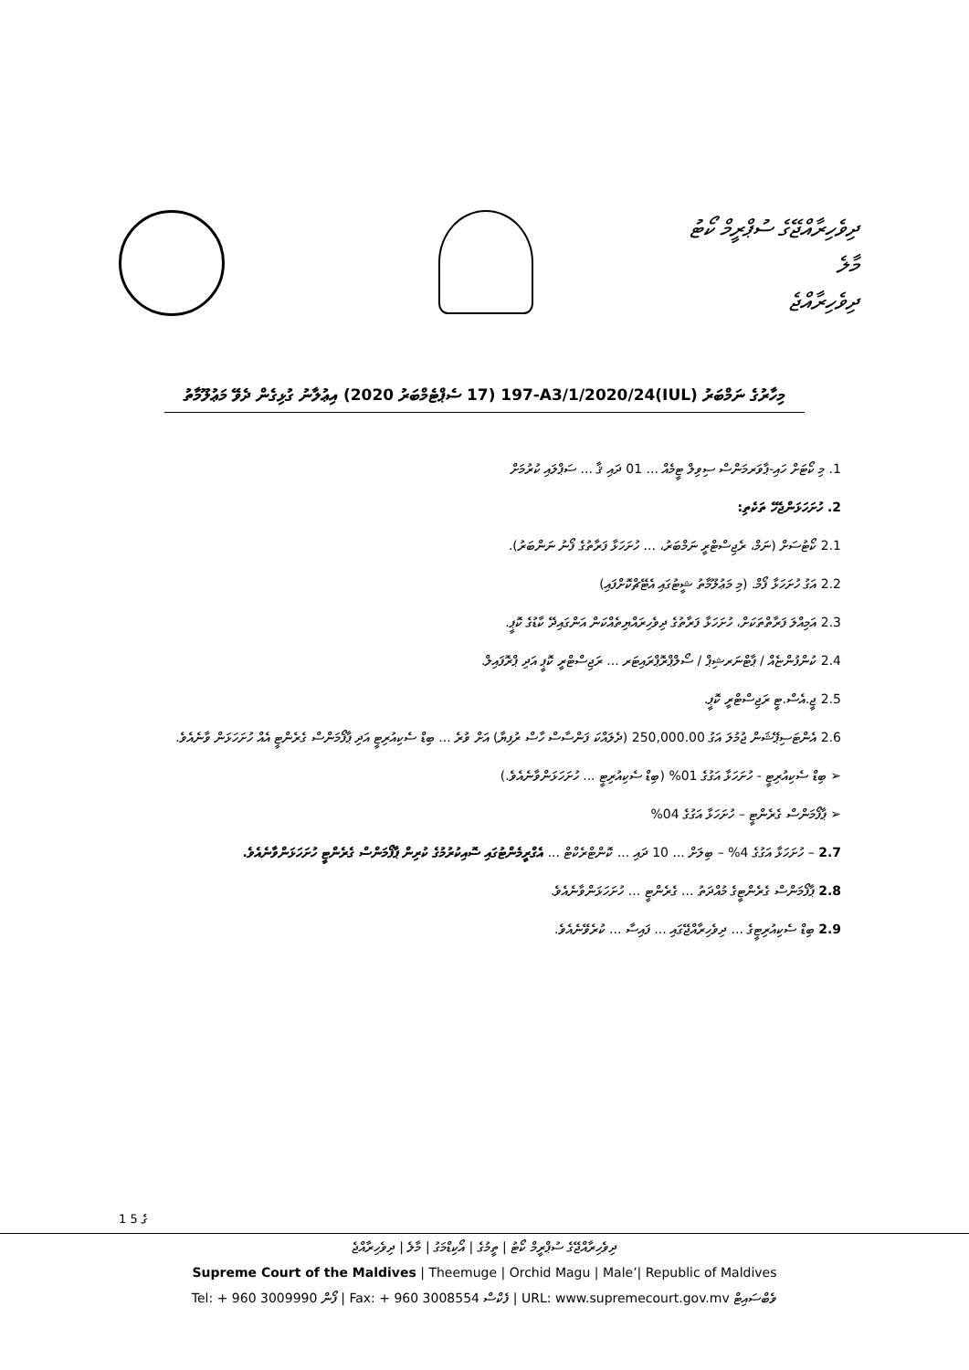ދިވެހިރާއްޖޭގެ ސުޕްރީމް ކޯޓު
މާލެ
ދިވެހިރާއްޖެ
މިހާރުގެ ނަމްބަރު (IUL)197-A3/1/2020/24 (17 ސެޕްޓެމްބަރު 2020) އިޢުލާނު ގުޅިގެން ދެވޭ މަޢުލޫމާތު
1. މި ކޯޓަށް ހައި-ޕާވަރމަންސް ސިވިލް ޓީމެއް ... 01 ދައި ޤާ ... ސަޕްލައި ކުރުމަށް
2. ހުށަހަޅަންޖެހޭ ތަކެތި:
2.1 ކޯޓުސަށް (ނަމް، ރެޖިސްޓްރީ ނަމްބަރު، ... ހުށަހަޅާ ފަރާތުގެ ފޯނު ނަންބަރު).
2.2 އަގު ހުށަހަޅާ ފޯމް. (މި މަޢުލޫމާތު ޝީޓުގައި އެޓޭޗްކޮށްފައި)
2.3 އަމިއްލަ ފަރާތްތަކަށް، ހުށަހަޅާ ފަރާތުގެ ދިވެހިރައްޔިތެއްކަން އަންގައިދޭ ކާޑުގެ ކޮޕީ.
2.4 ކުންފުންޏެއް / ޕާޓްނަރޝިޕް / ސޯލްޕްރޮޕްރައިޓަރ ... ރަޖިސްޓްރީ ކޮޕީ އަދި ޕްރޮފައިލް.
2.5 ޖީ.އެސް.ޓީ ރަޖިސްޓްރީ ކޮޕީ.
2.6 އެންޓަސިޕޭޝަން ޖުމުލަ އަގު 250,000.00 (ދެލައްކަ ފަންސާސް ހާސް ރުފިޔާ) އަށް ވުރެ ... ބިޑް ސެކިއުރިޓީ އަދި ޕާފޯމަންސް ގެރެންޓީ އެއް ހުށަހަޅަން ވާނެއެވެ.
➢ ބިޑް ސެކިއުރިޓީ - ހުށަހަޅާ އަގުގެ 01% (ބިޑް ސެކިއުރިޓީ ... ހުށަހަޅަންވާނެއެވެ.)
➢ ޕާފޯމަންސް ގެރެންޓީ – ހުށަހަޅާ އަގުގެ 04%
2.7 – ހުށަހަޅާ އަގުގެ 4% – ބިލަށް ... 10 ދައި ... ކޮންޓްރެކްޓް ... އެގްރީމެންޓުގައި ސޮއިކުރުމުގެ ކުރިން ޕާފޯމަންސް ގެރެންޓީ ހުށަހަޅަންވާނެއެވެ.
2.8 ޕާފޯމަންސް ގެރެންޓީގެ މުއްދަތު ... ގެރެންޓީ ... ހުށަހަޅަންވާނެއެވެ.
2.9 ބިޑް ސެކިއުރިޓީގެ ... ދިވެހިރާއްޖޭގައި ... ފައިސާ ... ކުރެވޭނެއެވެ.
1 ގެ 5
ދިވެހިރާއްޖޭގެ ސުޕްރީމް ކޯޓު | ތީމުގެ | އޯކިޑްމަގު | މާލެ | ދިވެހިރާއްޖެ
Supreme Court of the Maldives | Theemuge | Orchid Magu | Male’| Republic of Maldives
Tel: + 960 3009990 ފޯން | Fax: + 960 3008554 ފެކްސް | URL: www.supremecourt.gov.mv ވެބްސައިޓް